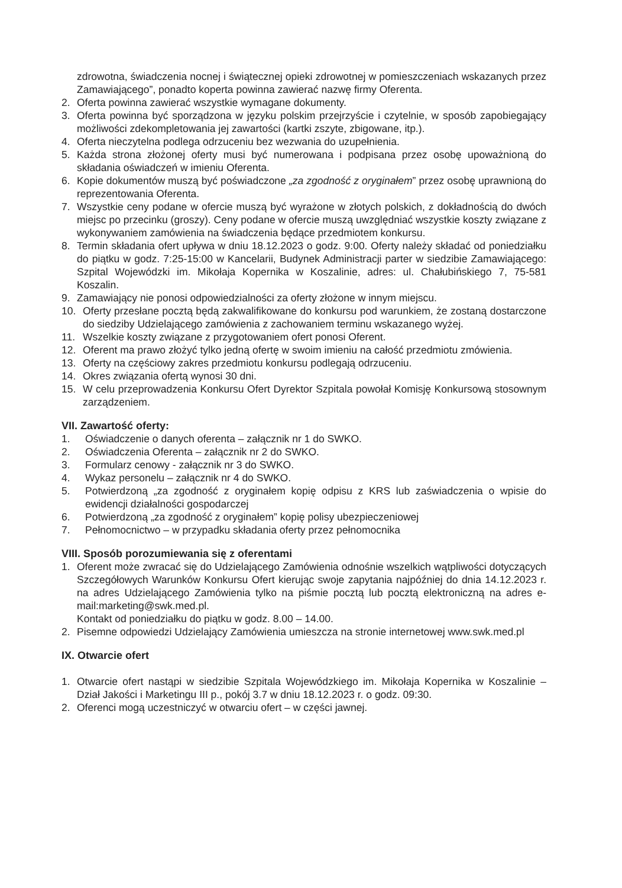zdrowotna, świadczenia nocnej i świątecznej opieki zdrowotnej w pomieszczeniach wskazanych przez Zamawiającego”, ponadto koperta powinna zawierać nazwę firmy Oferenta.
2. Oferta powinna zawierać wszystkie wymagane dokumenty.
3. Oferta powinna być sporządzona w języku polskim przejrzyście i czytelnie, w sposób zapobiegający możliwości zdekompletowania jej zawartości (kartki zszyte, zbigowane, itp.).
4. Oferta nieczytelna podlega odrzuceniu bez wezwania do uzupełnienia.
5. Każda strona złożonej oferty musi być numerowana i podpisana przez osobę upoważnioną do składania oświadczeń w imieniu Oferenta.
6. Kopie dokumentów muszą być poświadczone „za zgodność z oryginałem” przez osobę uprawnioną do reprezentowania Oferenta.
7. Wszystkie ceny podane w ofercie muszą być wyrażone w złotych polskich, z dokładnością do dwóch miejsc po przecinku (groszy). Ceny podane w ofercie muszą uwzględniać wszystkie koszty związane z wykonywaniem zamówienia na świadczenia będące przedmiotem konkursu.
8. Termin składania ofert upływa w dniu 18.12.2023 o godz. 9:00. Oferty należy składać od poniedziałku do piątku w godz. 7:25-15:00 w Kancelarii, Budynek Administracji parter w siedzibie Zamawiającego: Szpital Wojewódzki im. Mikołaja Kopernika w Koszalinie, adres: ul. Chałubińskiego 7, 75-581 Koszalin.
9. Zamawiający nie ponosi odpowiedzialności za oferty złożone w innym miejscu.
10. Oferty przesłane pocztą będą zakwalifikowane do konkursu pod warunkiem, że zostaną dostarczone do siedziby Udzielającego zamówienia z zachowaniem terminu wskazanego wyżej.
11. Wszelkie koszty związane z przygotowaniem ofert ponosi Oferent.
12. Oferent ma prawo złożyć tylko jedną ofertę w swoim imieniu na całość przedmiotu zmówienia.
13. Oferty na częściowy zakres przedmiotu konkursu podlegają odrzuceniu.
14. Okres związania ofertą wynosi 30 dni.
15. W celu przeprowadzenia Konkursu Ofert Dyrektor Szpitala powołał Komisję Konkursową stosownym zarządzeniem.
VII. Zawartość oferty:
1. Oświadczenie o danych oferenta – załącznik nr 1 do SWKO.
2. Oświadczenia Oferenta – załącznik nr 2 do SWKO.
3. Formularz cenowy - załącznik nr 3 do SWKO.
4. Wykaz personelu – załącznik nr 4 do SWKO.
5. Potwierdzoną „za zgodność z oryginałem kopię odpisu z KRS lub zaświadczenia o wpisie do ewidencji działalności gospodarczej
6. Potwierdzoną „za zgodność z oryginałem” kopię polisy ubezpieczeniowej
7. Pełnomocnictwo – w przypadku składania oferty przez pełnomocnika
VIII. Sposób porozumiewania się z oferentami
1. Oferent może zwracać się do Udzielającego Zamówienia odnośnie wszelkich wątpliwości dotyczących Szczegółowych Warunków Konkursu Ofert kierując swoje zapytania najpóźniej do dnia 14.12.2023 r. na adres Udzielającego Zamówienia tylko na piśmie pocztą lub pocztą elektroniczną na adres e-mail:marketing@swk.med.pl.
Kontakt od poniedziałku do piątku w godz. 8.00 – 14.00.
2. Pisemne odpowiedzi Udzielający Zamówienia umieszcza na stronie internetowej www.swk.med.pl
IX. Otwarcie ofert
1. Otwarcie ofert nastąpi w siedzibie Szpitala Wojewódzkiego im. Mikołaja Kopernika w Koszalinie – Dział Jakości i Marketingu III p., pokój 3.7 w dniu 18.12.2023 r. o godz. 09:30.
2. Oferenci mogą uczestniczyć w otwarciu ofert – w części jawnej.